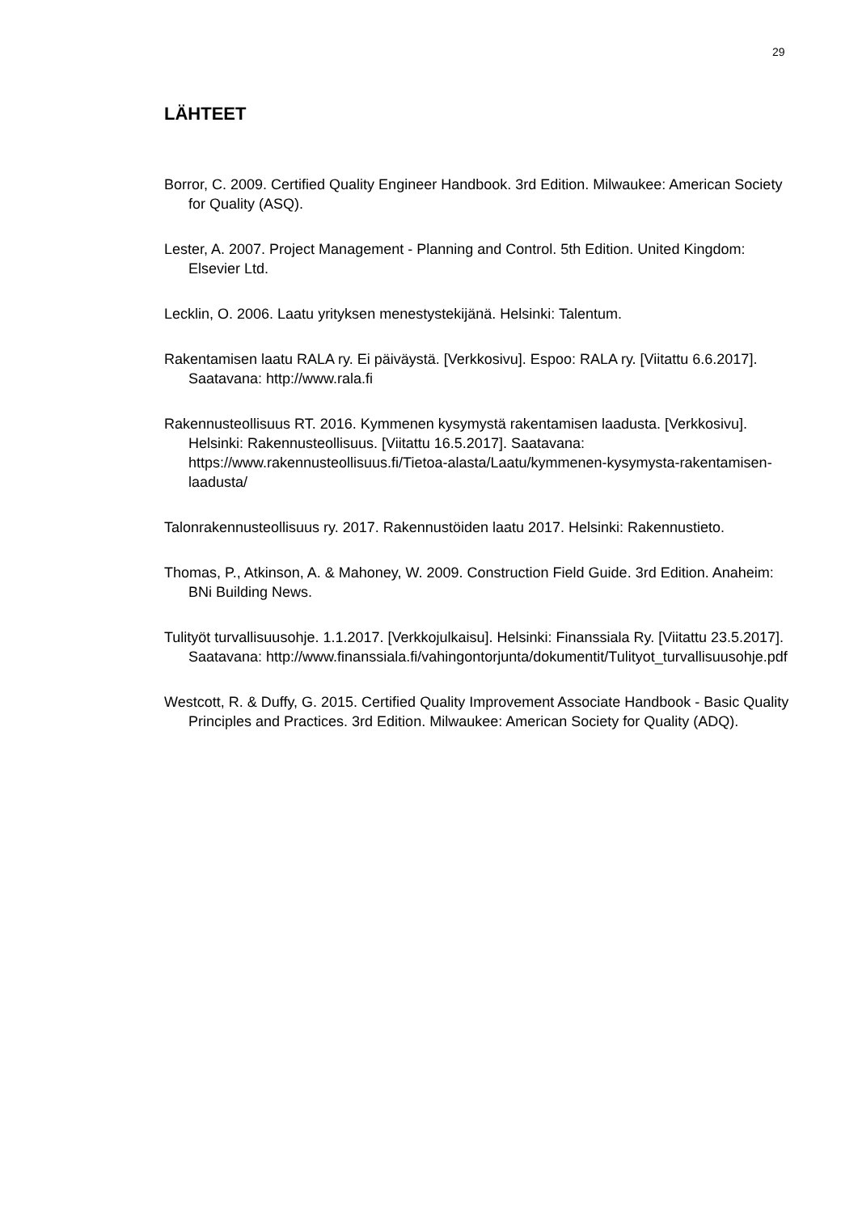29
LÄHTEET
Borror, C. 2009. Certified Quality Engineer Handbook. 3rd Edition. Milwaukee: American Society for Quality (ASQ).
Lester, A. 2007. Project Management - Planning and Control. 5th Edition. United Kingdom: Elsevier Ltd.
Lecklin, O. 2006. Laatu yrityksen menestystekijänä. Helsinki: Talentum.
Rakentamisen laatu RALA ry. Ei päiväystä. [Verkkosivu]. Espoo: RALA ry. [Viitattu 6.6.2017]. Saatavana: http://www.rala.fi
Rakennusteollisuus RT. 2016. Kymmenen kysymystä rakentamisen laadusta. [Verkkosivu]. Helsinki: Rakennusteollisuus. [Viitattu 16.5.2017]. Saatavana: https://www.rakennusteollisuus.fi/Tietoa-alasta/Laatu/kymmenen-kysymysta-rakentamisen-laadusta/
Talonrakennusteollisuus ry. 2017. Rakennustöiden laatu 2017. Helsinki: Rakennustieto.
Thomas, P., Atkinson, A. & Mahoney, W. 2009. Construction Field Guide. 3rd Edition. Anaheim: BNi Building News.
Tulityöt turvallisuusohje. 1.1.2017. [Verkkojulkaisu]. Helsinki: Finanssiala Ry. [Viitattu 23.5.2017]. Saatavana: http://www.finanssiala.fi/vahingontorjunta/dokumentit/Tulityot_turvallisuusohje.pdf
Westcott, R. & Duffy, G. 2015. Certified Quality Improvement Associate Handbook - Basic Quality Principles and Practices. 3rd Edition. Milwaukee: American Society for Quality (ADQ).